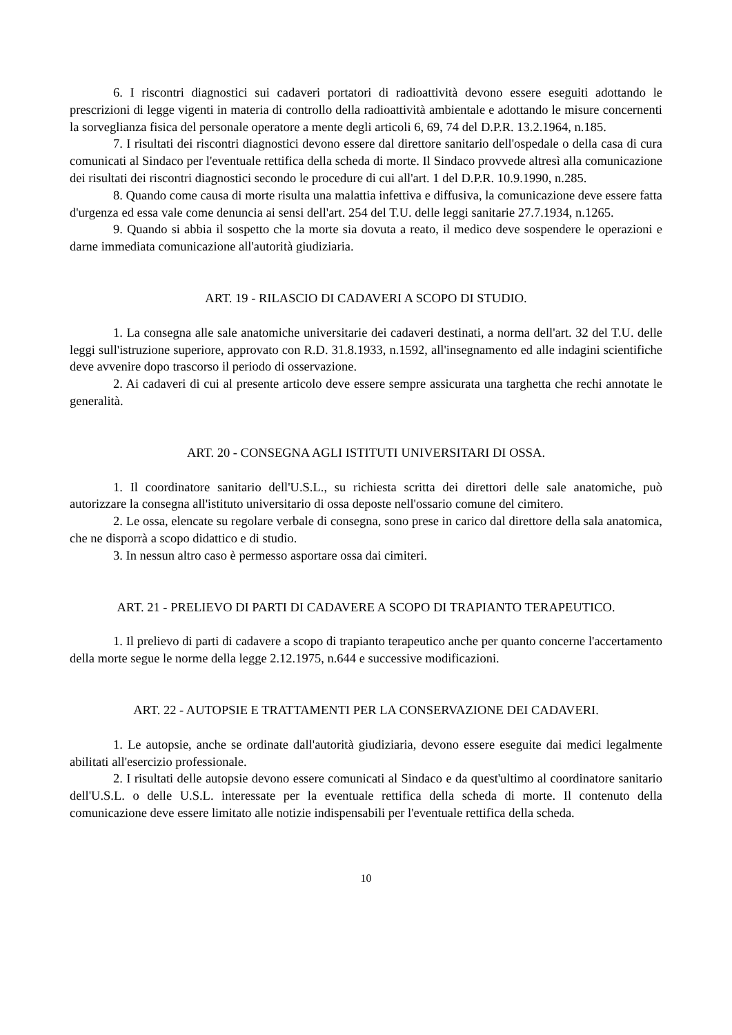6. I riscontri diagnostici sui cadaveri portatori di radioattività devono essere eseguiti adottando le prescrizioni di legge vigenti in materia di controllo della radioattività ambientale e adottando le misure concernenti la sorveglianza fisica del personale operatore a mente degli articoli 6, 69, 74 del D.P.R. 13.2.1964, n.185.
7. I risultati dei riscontri diagnostici devono essere dal direttore sanitario dell'ospedale o della casa di cura comunicati al Sindaco per l'eventuale rettifica della scheda di morte. Il Sindaco provvede altresì alla comunicazione dei risultati dei riscontri diagnostici secondo le procedure di cui all'art. 1 del D.P.R. 10.9.1990, n.285.
8. Quando come causa di morte risulta una malattia infettiva e diffusiva, la comunicazione deve essere fatta d'urgenza ed essa vale come denuncia ai sensi dell'art. 254 del T.U. delle leggi sanitarie 27.7.1934, n.1265.
9. Quando si abbia il sospetto che la morte sia dovuta a reato, il medico deve sospendere le operazioni e darne immediata comunicazione all'autorità giudiziaria.
ART. 19 - RILASCIO DI CADAVERI A SCOPO DI STUDIO.
1. La consegna alle sale anatomiche universitarie dei cadaveri destinati, a norma dell'art. 32 del T.U. delle leggi sull'istruzione superiore, approvato con R.D. 31.8.1933, n.1592, all'insegnamento ed alle indagini scientifiche deve avvenire dopo trascorso il periodo di osservazione.
2. Ai cadaveri di cui al presente articolo deve essere sempre assicurata una targhetta che rechi annotate le generalità.
ART. 20 - CONSEGNA AGLI ISTITUTI UNIVERSITARI DI OSSA.
1. Il coordinatore sanitario dell'U.S.L., su richiesta scritta dei direttori delle sale anatomiche, può autorizzare la consegna all'istituto universitario di ossa deposte nell'ossario comune del cimitero.
2. Le ossa, elencate su regolare verbale di consegna, sono prese in carico dal direttore della sala anatomica, che ne disporrà a scopo didattico e di studio.
3. In nessun altro caso è permesso asportare ossa dai cimiteri.
ART. 21 - PRELIEVO DI PARTI DI CADAVERE A SCOPO DI TRAPIANTO TERAPEUTICO.
1. Il prelievo di parti di cadavere a scopo di trapianto terapeutico anche per quanto concerne l'accertamento della morte segue le norme della legge 2.12.1975, n.644 e successive modificazioni.
ART. 22 - AUTOPSIE E TRATTAMENTI PER LA CONSERVAZIONE DEI CADAVERI.
1. Le autopsie, anche se ordinate dall'autorità giudiziaria, devono essere eseguite dai medici legalmente abilitati all'esercizio professionale.
2. I risultati delle autopsie devono essere comunicati al Sindaco e da quest'ultimo al coordinatore sanitario dell'U.S.L. o delle U.S.L. interessate per la eventuale rettifica della scheda di morte. Il contenuto della comunicazione deve essere limitato alle notizie indispensabili per l'eventuale rettifica della scheda.
10